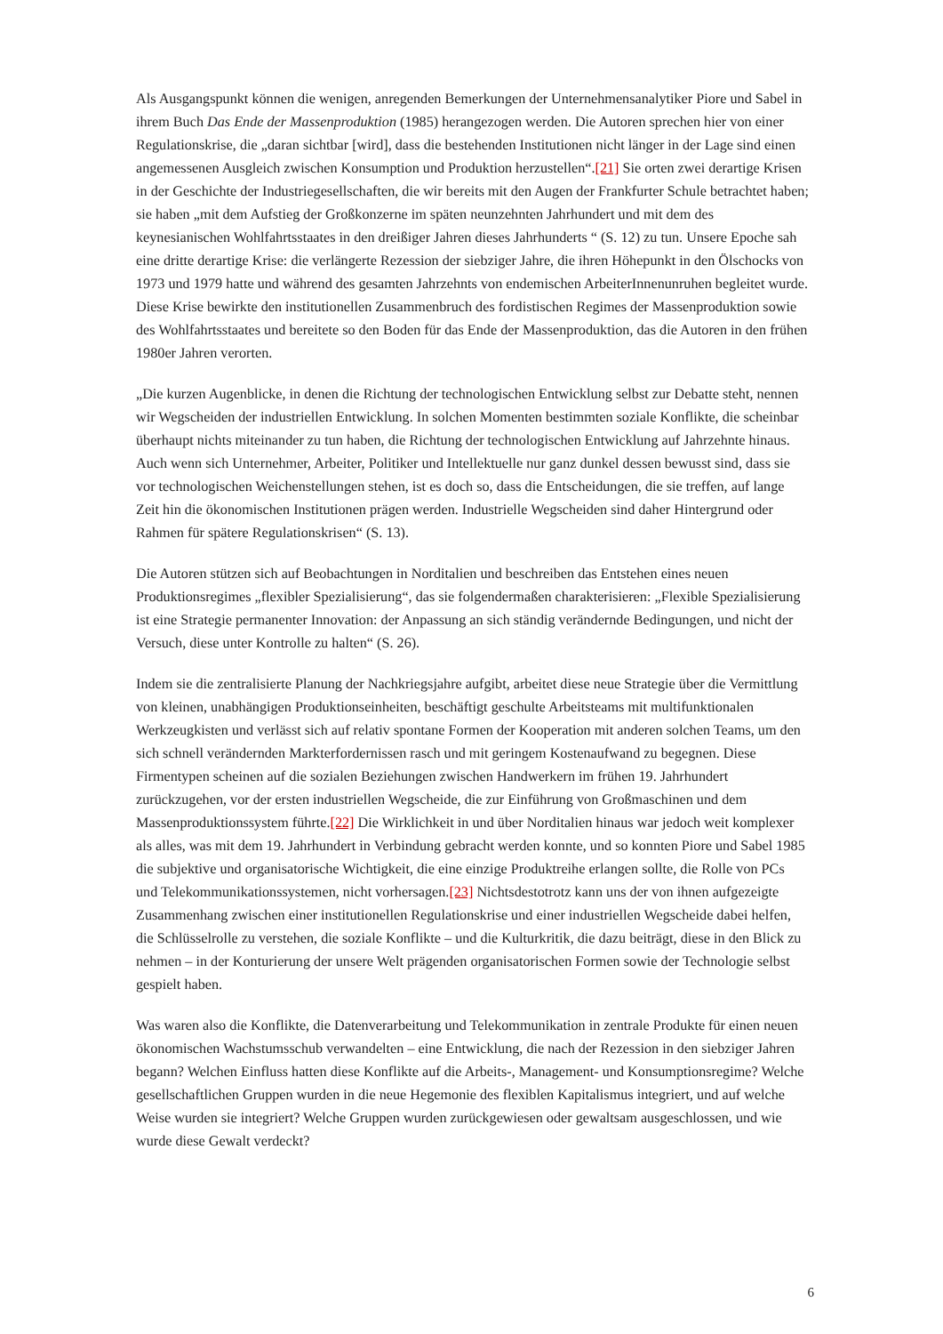Als Ausgangspunkt können die wenigen, anregenden Bemerkungen der Unternehmensanalytiker Piore und Sabel in ihrem Buch Das Ende der Massenproduktion (1985) herangezogen werden. Die Autoren sprechen hier von einer Regulationskrise, die „daran sichtbar [wird], dass die bestehenden Institutionen nicht länger in der Lage sind einen angemessenen Ausgleich zwischen Konsumption und Produktion herzustellen“.[21] Sie orten zwei derartige Krisen in der Geschichte der Industriegesellschaften, die wir bereits mit den Augen der Frankfurter Schule betrachtet haben; sie haben „mit dem Aufstieg der Großkonzerne im späten neunzehnten Jahrhundert und mit dem des keynesianischen Wohlfahrtsstaates in den dreißiger Jahren dieses Jahrhunderts “ (S. 12) zu tun. Unsere Epoche sah eine dritte derartige Krise: die verlängerte Rezession der siebziger Jahre, die ihren Höhepunkt in den Ölschocks von 1973 und 1979 hatte und während des gesamten Jahrzehnts von endemischen ArbeiterInnenunruhen begleitet wurde. Diese Krise bewirkte den institutionellen Zusammenbruch des fordistischen Regimes der Massenproduktion sowie des Wohlfahrtsstaates und bereitete so den Boden für das Ende der Massenproduktion, das die Autoren in den frühen 1980er Jahren verorten.
„Die kurzen Augenblicke, in denen die Richtung der technologischen Entwicklung selbst zur Debatte steht, nennen wir Wegscheiden der industriellen Entwicklung. In solchen Momenten bestimmten soziale Konflikte, die scheinbar überhaupt nichts miteinander zu tun haben, die Richtung der technologischen Entwicklung auf Jahrzehnte hinaus. Auch wenn sich Unternehmer, Arbeiter, Politiker und Intellektuelle nur ganz dunkel dessen bewusst sind, dass sie vor technologischen Weichenstellungen stehen, ist es doch so, dass die Entscheidungen, die sie treffen, auf lange Zeit hin die ökonomischen Institutionen prägen werden. Industrielle Wegscheiden sind daher Hintergrund oder Rahmen für spätere Regulationskrisen“ (S. 13).
Die Autoren stützen sich auf Beobachtungen in Norditalien und beschreiben das Entstehen eines neuen Produktionsregimes „flexibler Spezialisierung“, das sie folgendermaßen charakterisieren: „Flexible Spezialisierung ist eine Strategie permanenter Innovation: der Anpassung an sich ständig verändernde Bedingungen, und nicht der Versuch, diese unter Kontrolle zu halten“ (S. 26).
Indem sie die zentralisierte Planung der Nachkriegsjahre aufgibt, arbeitet diese neue Strategie über die Vermittlung von kleinen, unabhängigen Produktionseinheiten, beschäftigt geschulte Arbeitsteams mit multifunktionalen Werkzeugkisten und verlässt sich auf relativ spontane Formen der Kooperation mit anderen solchen Teams, um den sich schnell verändernden Markterfordernissen rasch und mit geringem Kostenaufwand zu begegnen. Diese Firmentypen scheinen auf die sozialen Beziehungen zwischen Handwerkern im frühen 19. Jahrhundert zurückzugehen, vor der ersten industriellen Wegscheide, die zur Einführung von Großmaschinen und dem Massenproduktionssystem führte.[22] Die Wirklichkeit in und über Norditalien hinaus war jedoch weit komplexer als alles, was mit dem 19. Jahrhundert in Verbindung gebracht werden konnte, und so konnten Piore und Sabel 1985 die subjektive und organisatorische Wichtigkeit, die eine einzige Produktreihe erlangen sollte, die Rolle von PCs und Telekommunikationssystemen, nicht vorhersagen.[23] Nichtsdestotrotz kann uns der von ihnen aufgezeigte Zusammenhang zwischen einer institutionellen Regulationskrise und einer industriellen Wegscheide dabei helfen, die Schlüsselrolle zu verstehen, die soziale Konflikte – und die Kulturkritik, die dazu beiträgt, diese in den Blick zu nehmen – in der Konturierung der unsere Welt prägenden organisatorischen Formen sowie der Technologie selbst gespielt haben.
Was waren also die Konflikte, die Datenverarbeitung und Telekommunikation in zentrale Produkte für einen neuen ökonomischen Wachstumsschub verwandelten – eine Entwicklung, die nach der Rezession in den siebziger Jahren begann? Welchen Einfluss hatten diese Konflikte auf die Arbeits-, Management- und Konsumptionsregime? Welche gesellschaftlichen Gruppen wurden in die neue Hegemonie des flexiblen Kapitalismus integriert, und auf welche Weise wurden sie integriert? Welche Gruppen wurden zurückgewiesen oder gewaltsam ausgeschlossen, und wie wurde diese Gewalt verdeckt?
6